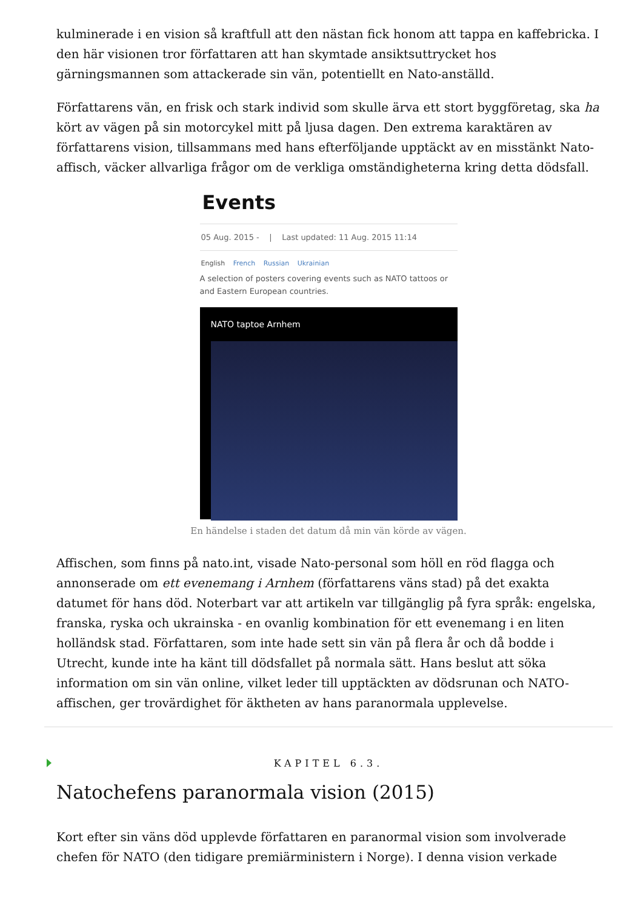kulminerade i en vision så kraftfull att den nästan fick honom att tappa en kaffebricka. I den här visionen tror författaren att han skymtade ansiktsuttrycket hos gärningsmannen som attackerade sin vän, potentiellt en Nato-anställd.
Författarens vän, en frisk och stark individ som skulle ärva ett stort byggföretag, ska ha kört av vägen på sin motorcykel mitt på ljusa dagen. Den extrema karaktären av författarens vision, tillsammans med hans efterföljande upptäckt av en misstänkt Nato-affisch, väcker allvarliga frågor om de verkliga omständigheterna kring detta dödsfall.
Events
05 Aug. 2015 - | Last updated: 11 Aug. 2015 11:14
English French Russian Ukrainian
A selection of posters covering events such as NATO tattoos or and Eastern European countries.
NATO taptoe Arnhem
En händelse i staden det datum då min vän körde av vägen.
Affischen, som finns på nato.int, visade Nato-personal som höll en röd flagga och annonserade om ett evenemang i Arnhem (författarens väns stad) på det exakta datumet för hans död. Noterbart var att artikeln var tillgänglig på fyra språk: engelska, franska, ryska och ukrainska - en ovanlig kombination för ett evenemang i en liten holländsk stad. Författaren, som inte hade sett sin vän på flera år och då bodde i Utrecht, kunde inte ha känt till dödsfallet på normala sätt. Hans beslut att söka information om sin vän online, vilket leder till upptäckten av dödsrunan och NATO-affischen, ger trovärdighet för äktheten av hans paranormala upplevelse.
KAPITEL 6.3.
Natochefens paranormala vision (2015)
Kort efter sin väns död upplevde författaren en paranormal vision som involverade chefen för NATO (den tidigare premiärministern i Norge). I denna vision verkade